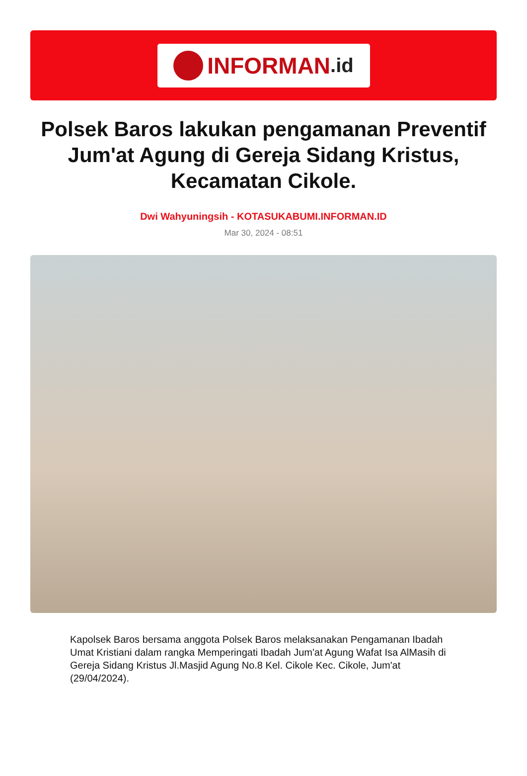INFORMAN.id
Polsek Baros lakukan pengamanan Preventif Jum'at Agung di Gereja Sidang Kristus, Kecamatan Cikole.
Dwi Wahyuningsih - KOTASUKABUMI.INFORMAN.ID
Mar 30, 2024 - 08:51
Kapolsek Baros bersama anggota Polsek Baros melaksanakan Pengamanan Ibadah Umat Kristiani dalam rangka Memperingati Ibadah Jum'at Agung Wafat Isa AlMasih di Gereja Sidang Kristus Jl.Masjid Agung No.8 Kel. Cikole Kec. Cikole, Jum'at (29/04/2024).